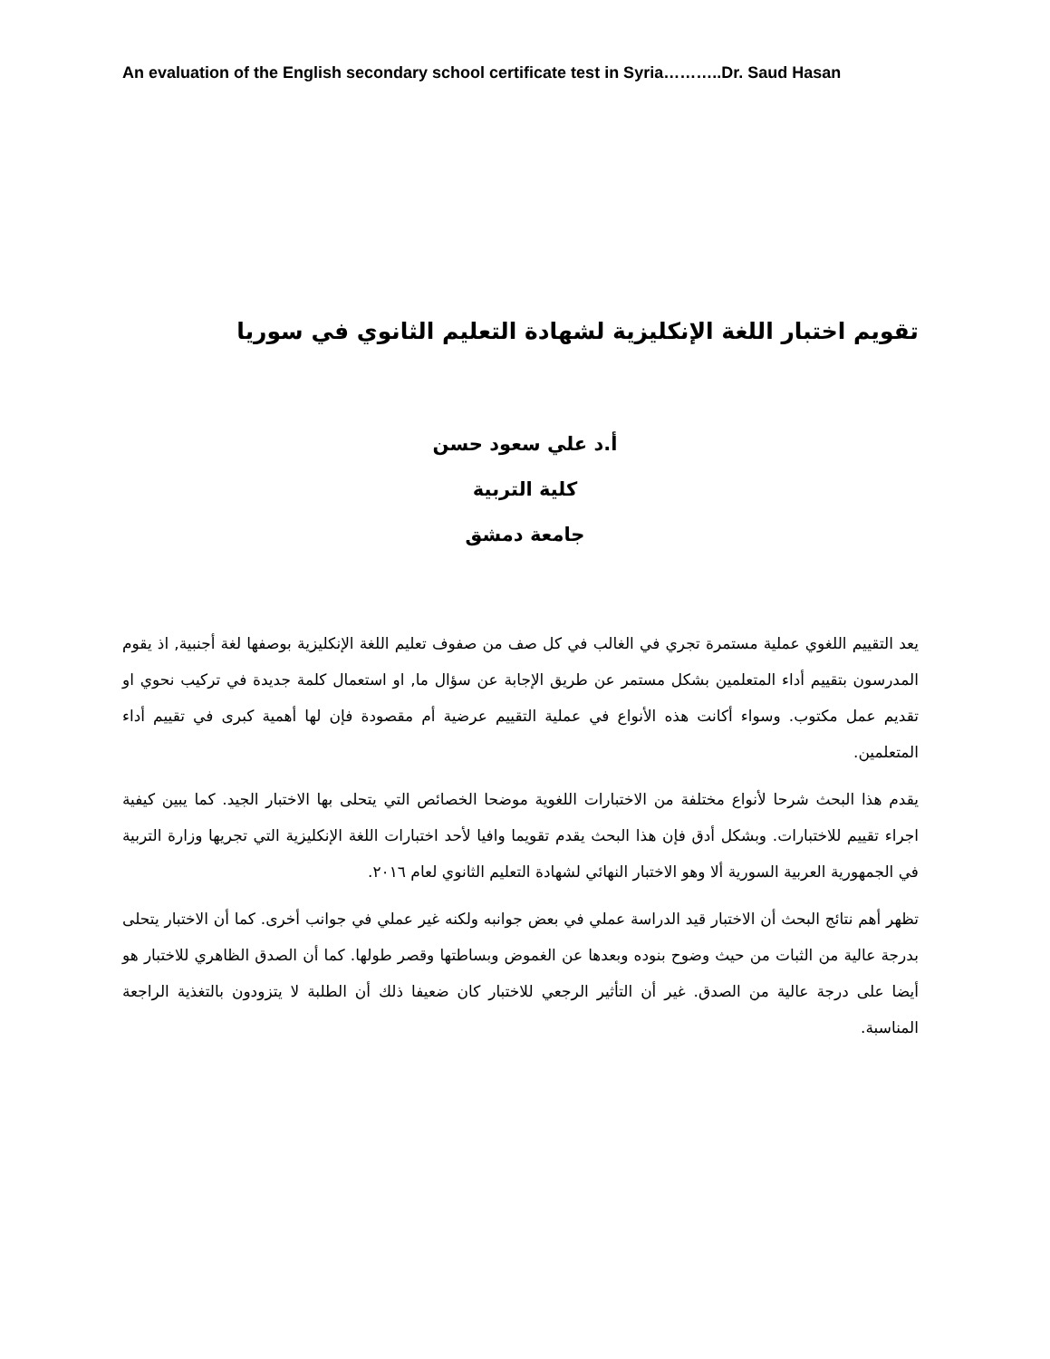An evaluation of the English secondary school certificate test in Syria………..Dr. Saud Hasan
تقويم اختبار اللغة الإنكليزية لشهادة التعليم الثانوي في سوريا
أ.د علي سعود حسن
كلية التربية
جامعة دمشق
يعد التقييم اللغوي عملية مستمرة تجري في الغالب في كل صف من صفوف تعليم اللغة الإنكليزية بوصفها لغة أجنبية, اذ يقوم المدرسون بتقييم أداء المتعلمين بشكل مستمر عن طريق الإجابة عن سؤال ما, او استعمال كلمة جديدة في تركيب نحوي او تقديم عمل مكتوب. وسواء أكانت هذه الأنواع في عملية التقييم عرضية أم مقصودة فإن لها أهمية كبرى في تقييم أداء المتعلمين.
يقدم هذا البحث شرحا لأنواع مختلفة من الاختبارات اللغوية موضحا الخصائص التي يتحلى بها الاختبار الجيد. كما يبين كيفية اجراء تقييم للاختبارات. وبشكل أدق فإن هذا البحث يقدم تقويما وافيا لأحد اختبارات اللغة الإنكليزية التي تجريها وزارة التربية في الجمهورية العربية السورية ألا وهو الاختبار النهائي لشهادة التعليم الثانوي لعام ٢٠١٦.
تظهر أهم نتائج البحث أن الاختبار قيد الدراسة عملي في بعض جوانبه ولكنه غير عملي في جوانب أخرى. كما أن الاختبار يتحلى بدرجة عالية من الثبات من حيث وضوح بنوده وبعدها عن الغموض وبساطتها وقصر طولها. كما أن الصدق الظاهري للاختبار هو أيضا على درجة عالية من الصدق. غير أن التأثير الرجعي للاختبار كان ضعيفا ذلك أن الطلبة لا يتزودون بالتغذية الراجعة المناسبة.